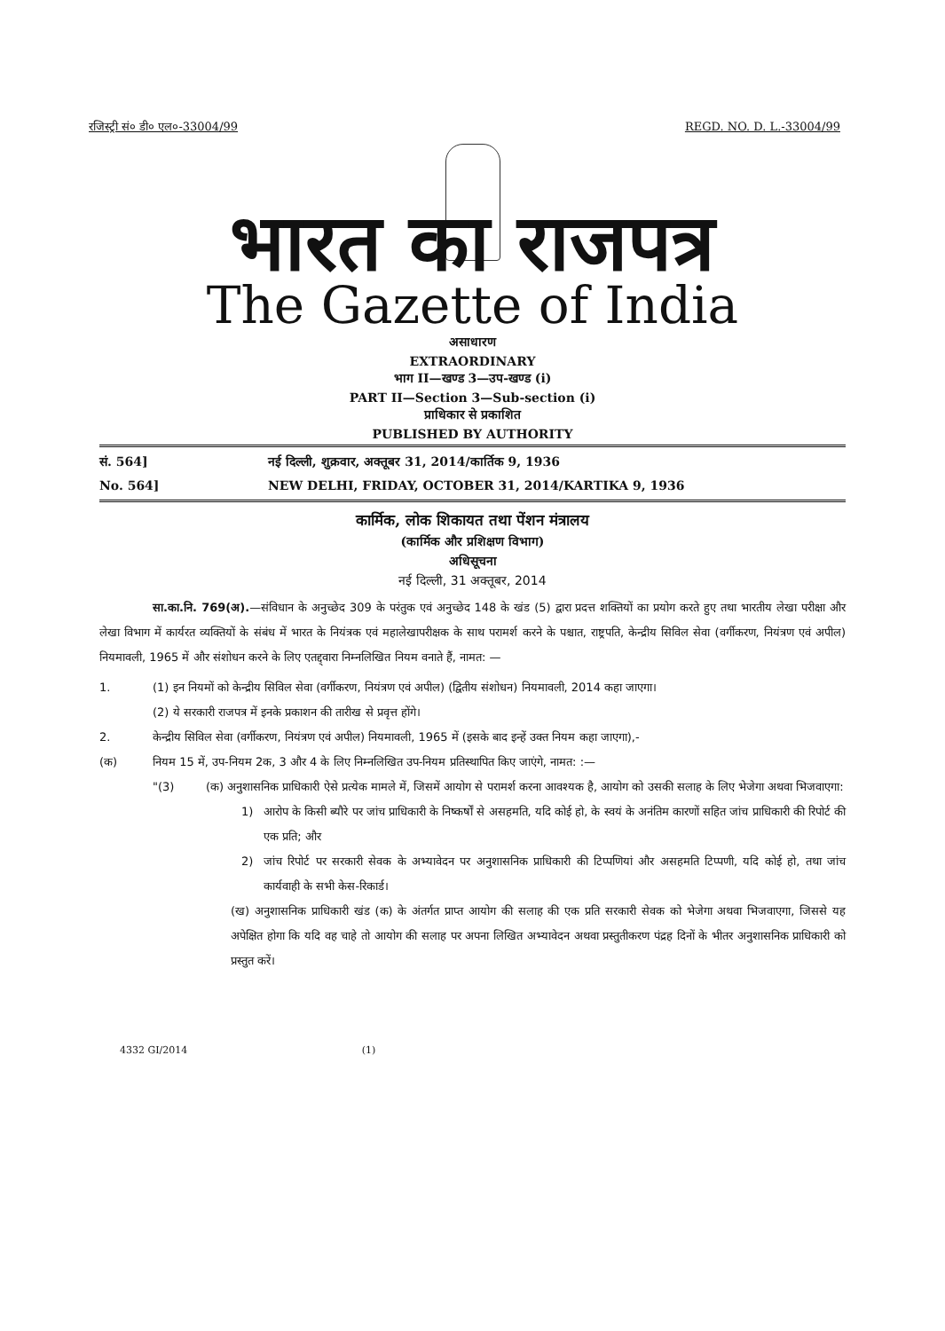रजिस्ट्री सं० डी० एल०-33004/99 REGD. NO. D. L.-33004/99
भारत का राजपत्र
The Gazette of India
असाधारण
EXTRAORDINARY
भाग II—खण्ड 3—उप-खण्ड (i)
PART II—Section 3—Sub-section (i)
प्राधिकार से प्रकाशित
PUBLISHED BY AUTHORITY
सं. 564] नई दिल्ली, शुक्रवार, अक्तूबर 31, 2014/कार्तिक 9, 1936
No. 564] NEW DELHI, FRIDAY, OCTOBER 31, 2014/KARTIKA 9, 1936
कार्मिक, लोक शिकायत तथा पेंशन मंत्रालय
(कार्मिक और प्रशिक्षण विभाग)
अधिसूचना
नई दिल्ली, 31 अक्तूबर, 2014
सा.का.नि. 769(अ).—संविधान के अनुच्छेद 309 के परंतुक एवं अनुच्छेद 148 के खंड (5) द्वारा प्रदत्त शक्तियों का प्रयोग करते हुए तथा भारतीय लेखा परीक्षा और लेखा विभाग में कार्यरत व्यक्तियों के संबंध में भारत के नियंत्रक एवं महालेखापरीक्षक के साथ परामर्श करने के पश्चात, राष्ट्रपति, केन्द्रीय सिविल सेवा (वर्गीकरण, नियंत्रण एवं अपील) नियमावली, 1965 में और संशोधन करने के लिए एतद्द्वारा निम्नलिखित नियम वनाते हैं, नामत: —
1. (1) इन नियमों को केन्द्रीय सिविल सेवा (वर्गीकरण, नियंत्रण एवं अपील) (द्वितीय संशोधन) नियमावली, 2014 कहा जाएगा।
(2) ये सरकारी राजपत्र में इनके प्रकाशन की तारीख से प्रवृत्त होंगे।
2. केन्द्रीय सिविल सेवा (वर्गीकरण, नियंत्रण एवं अपील) नियमावली, 1965 में (इसके बाद इन्हें उक्त नियम कहा जाएगा),-
(क) नियम 15 में, उप-नियम 2क, 3 और 4 के लिए निम्नलिखित उप-नियम प्रतिस्थापित किए जाएंगे, नामत: :—
"(3) (क) अनुशासनिक प्राधिकारी ऐसे प्रत्येक मामले में, जिसमें आयोग से परामर्श करना आवश्यक है, आयोग को उसकी सलाह के लिए भेजेगा अथवा भिजवाएगा:
1) आरोप के किसी ब्यौरे पर जांच प्राधिकारी के निष्कर्षों से असहमति, यदि कोई हो, के स्वयं के अनंतिम कारणों सहित जांच प्राधिकारी की रिपोर्ट की एक प्रति; और
2) जांच रिपोर्ट पर सरकारी सेवक के अभ्यावेदन पर अनुशासनिक प्राधिकारी की टिप्पणियां और असहमति टिप्पणी, यदि कोई हो, तथा जांच कार्यवाही के सभी केस-रिकार्ड।
(ख) अनुशासनिक प्राधिकारी खंड (क) के अंतर्गत प्राप्त आयोग की सलाह की एक प्रति सरकारी सेवक को भेजेगा अथवा भिजवाएगा, जिससे यह अपेक्षित होगा कि यदि वह चाहे तो आयोग की सलाह पर अपना लिखित अभ्यावेदन अथवा प्रस्तुतीकरण पंद्रह दिनों के भीतर अनुशासनिक प्राधिकारी को प्रस्तुत करें।
4332 GI/2014 (1)